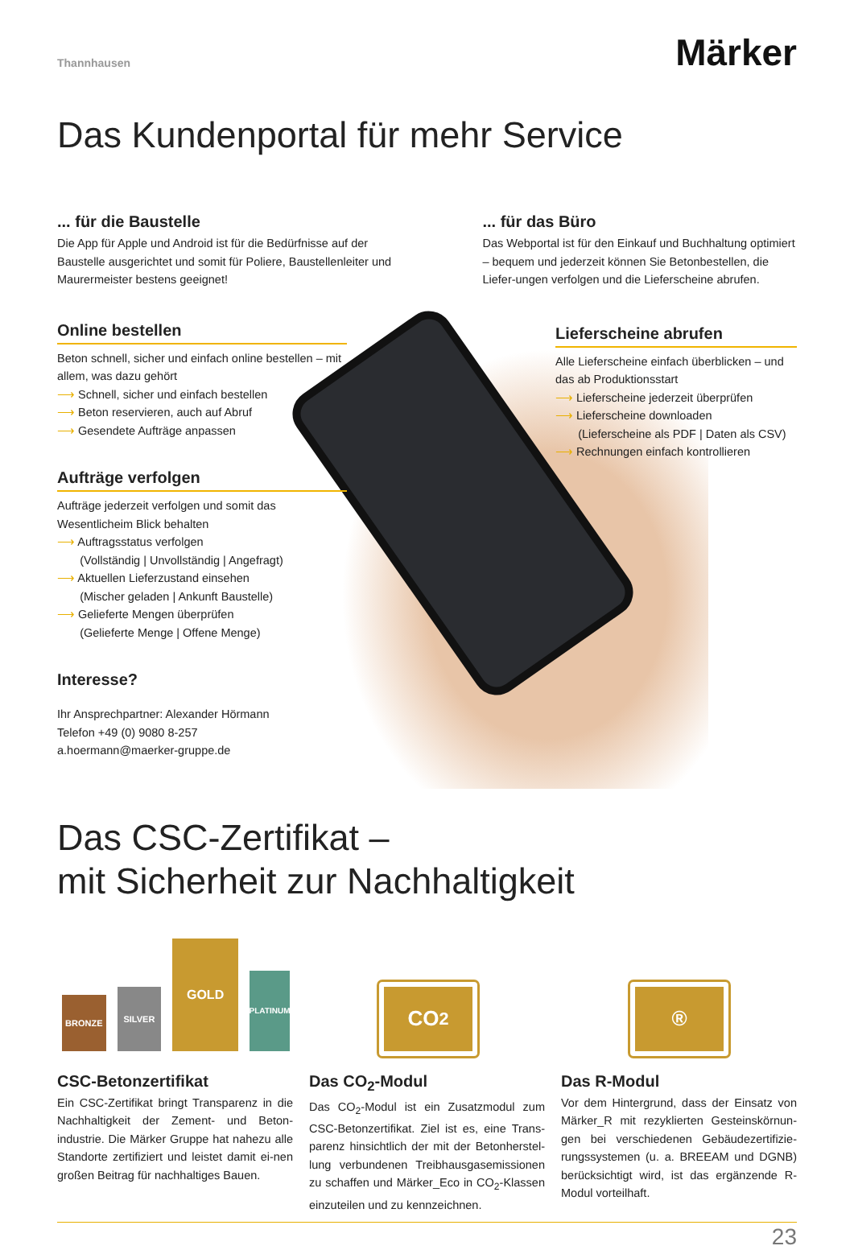Thannhausen Märker
Das Kundenportal für mehr Service
... für die Baustelle
Die App für Apple und Android ist für die Bedürfnisse auf der Baustelle ausgerichtet und somit für Poliere, Baustellenleiter und Maurermeister bestens geeignet!
... für das Büro
Das Webportal ist für den Einkauf und Buchhaltung optimiert – bequem und jederzeit können Sie Betonbestellen, die Liefer-ungen verfolgen und die Lieferscheine abrufen.
Online bestellen
Beton schnell, sicher und einfach online bestellen – mit allem, was dazu gehört
⟶ Schnell, sicher und einfach bestellen
⟶ Beton reservieren, auch auf Abruf
⟶ Gesendete Aufträge anpassen
Aufträge verfolgen
Aufträge jederzeit verfolgen und somit das Wesentlicheim Blick behalten
⟶ Auftragsstatus verfolgen
(Vollständig | Unvollständig | Angefragt)
⟶ Aktuellen Lieferzustand einsehen
(Mischer geladen | Ankunft Baustelle)
⟶ Gelieferte Mengen überprüfen
(Gelieferte Menge | Offene Menge)
Interesse?
Ihr Ansprechpartner: Alexander Hörmann
Telefon +49 (0) 9080 8-257
a.hoermann@maerker-gruppe.de
Lieferscheine abrufen
Alle Lieferscheine einfach überblicken – und das ab Produktionsstart
⟶ Lieferscheine jederzeit überprüfen
⟶ Lieferscheine downloaden
(Lieferscheine als PDF | Daten als CSV)
⟶ Rechnungen einfach kontrollieren
Das CSC-Zertifikat –
mit Sicherheit zur Nachhaltigkeit
BRONZE
SILVER
GOLD
PLATINUM
CO<sub>2</sub>
®
CSC-Betonzertifikat
Ein CSC-Zertifikat bringt Transparenz in die Nachhaltigkeit der Zement- und Beton-industrie. Die Märker Gruppe hat nahezu alle Standorte zertifiziert und leistet damit ei-nen großen Beitrag für nachhaltiges Bauen.
Das CO<sub>2</sub>-Modul
Das CO<sub>2</sub>-Modul ist ein Zusatzmodul zum CSC-Betonzertifikat. Ziel ist es, eine Trans-parenz hinsichtlich der mit der Betonherstel-lung verbundenen Treibhausgasemissionen zu schaffen und Märker_Eco in CO<sub>2</sub>-Klassen einzuteilen und zu kennzeichnen.
Das R-Modul
Vor dem Hintergrund, dass der Einsatz von Märker_R mit rezyklierten Gesteinskörnun-gen bei verschiedenen Gebäudezertifizie-rungssystemen (u. a. BREEAM und DGNB) berücksichtigt wird, ist das ergänzende R-Modul vorteilhaft.
23